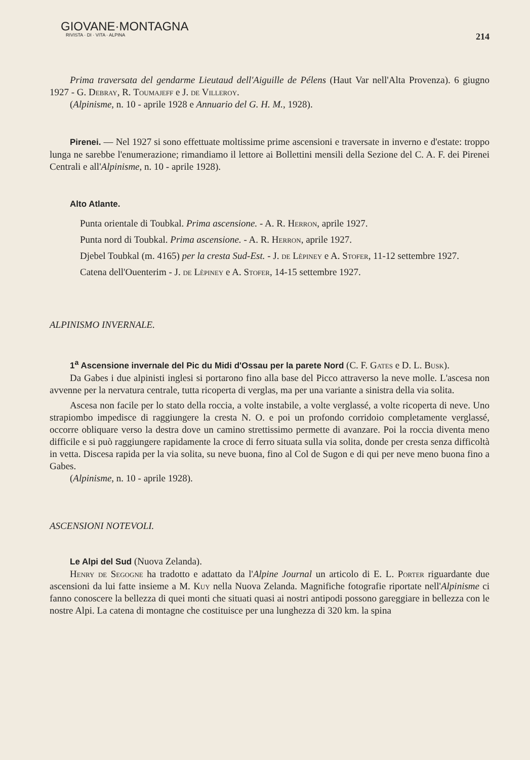GIOVANE·MONTAGNA
RIVISTA · DI · VITA · ALPINA
214
Prima traversata del gendarme Lieutaud dell'Aiguille de Pélens (Haut Var nell'Alta Provenza). 6 giugno 1927 - G. Debray, R. Toumajeff e J. de Villeroy.
(Alpinisme, n. 10 - aprile 1928 e Annuario del G. H. M., 1928).
Pirenei. — Nel 1927 si sono effettuate moltissime prime ascensioni e traversate in inverno e d'estate: troppo lunga ne sarebbe l'enumerazione; rimandiamo il lettore ai Bollettini mensili della Sezione del C. A. F. dei Pirenei Centrali e all'Alpinisme, n. 10 - aprile 1928).
Alto Atlante.
Punta orientale di Toubkal. Prima ascensione. - A. R. Herron, aprile 1927.
Punta nord di Toubkal. Prima ascensione. - A. R. Herron, aprile 1927.
Djebel Toubkal (m. 4165) per la cresta Sud-Est. - J. de Lèpiney e A. Stofer, 11-12 settembre 1927.
Catena dell'Ouenterim - J. de Lèpiney e A. Stofer, 14-15 settembre 1927.
ALPINISMO INVERNALE.
1<sup>a</sup> Ascensione invernale del Pic du Midi d'Ossau per la parete Nord (C. F. Gates e D. L. Busk).
Da Gabes i due alpinisti inglesi si portarono fino alla base del Picco attraverso la neve molle. L'ascesa non avvenne per la nervatura centrale, tutta ricoperta di verglas, ma per una variante a sinistra della via solita.
Ascesa non facile per lo stato della roccia, a volte instabile, a volte verglassé, a volte ricoperta di neve. Uno strapiombo impedisce di raggiungere la cresta N. O. e poi un profondo corridoio completamente verglassé, occorre obliquare verso la destra dove un camino strettissimo permette di avanzare. Poi la roccia diventa meno difficile e si può raggiungere rapidamente la croce di ferro situata sulla via solita, donde per cresta senza difficoltà in vetta. Discesa rapida per la via solita, su neve buona, fino al Col de Sugon e di qui per neve meno buona fino a Gabes.
(Alpinisme, n. 10 - aprile 1928).
ASCENSIONI NOTEVOLI.
Le Alpi del Sud (Nuova Zelanda).
Henry de Segogne ha tradotto e adattato da l'Alpine Journal un articolo di E. L. Porter riguardante due ascensioni da lui fatte insieme a M. Kuy nella Nuova Zelanda. Magnifiche fotografie riportate nell'Alpinisme ci fanno conoscere la bellezza di quei monti che situati quasi ai nostri antipodi possono gareggiare in bellezza con le nostre Alpi. La catena di montagne che costituisce per una lunghezza di 320 km. la spina